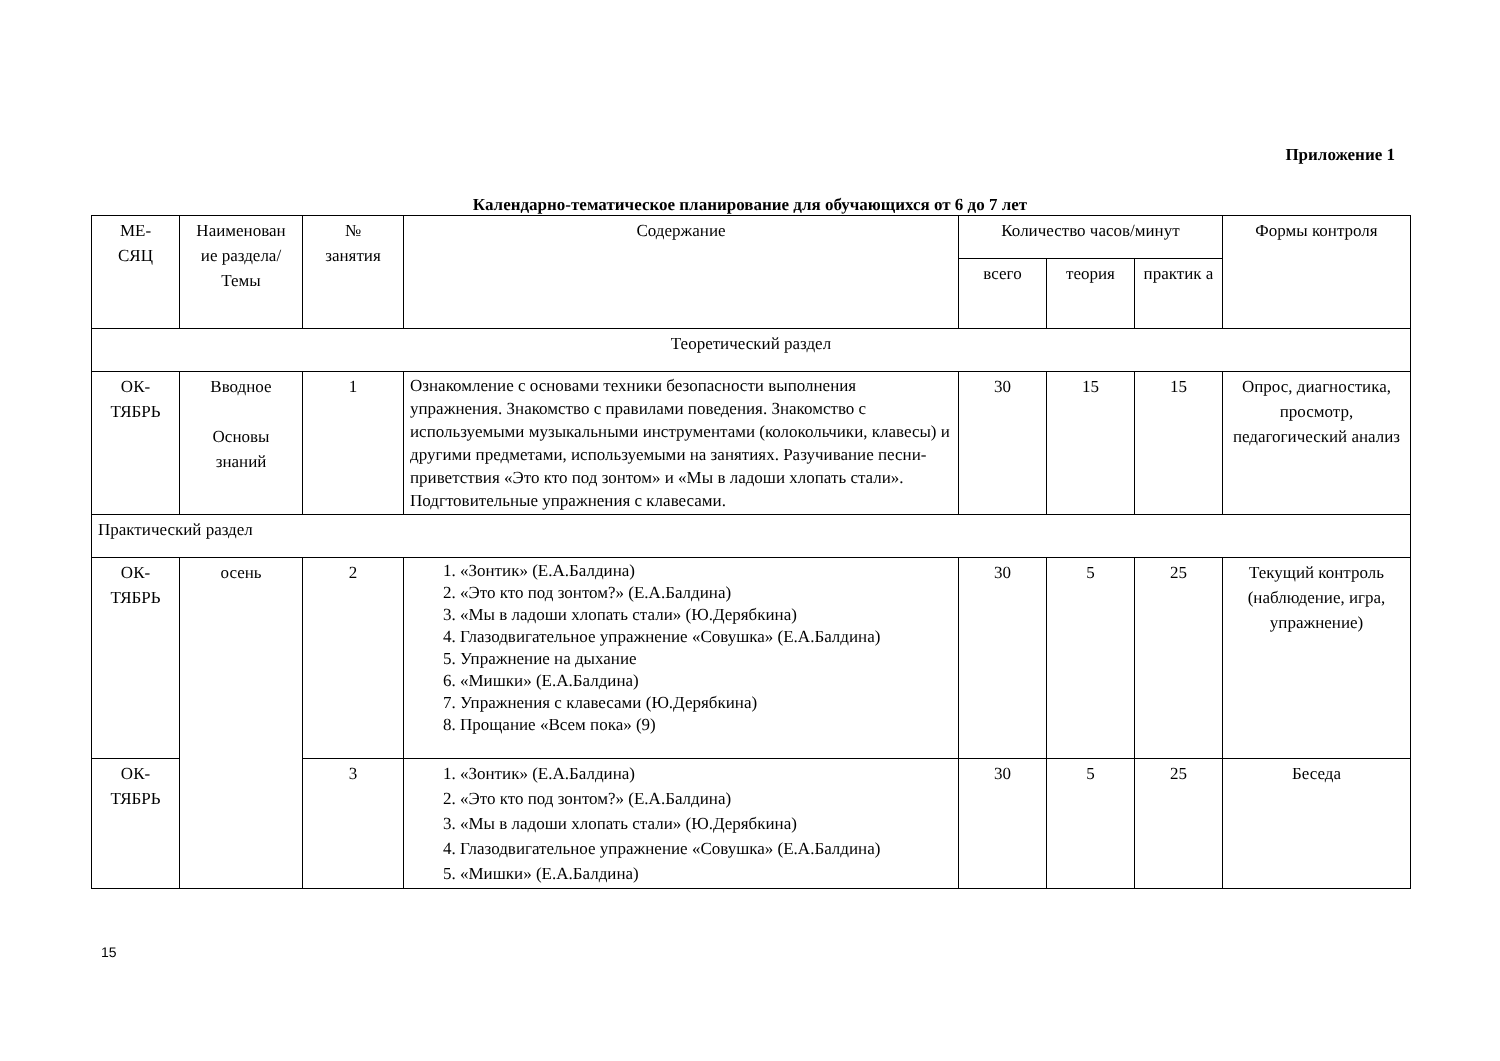Приложение 1
Календарно-тематическое планирование для обучающихся от 6 до 7 лет
| МЕ- СЯЦ | Наименован ие раздела/ Темы | № занятия | Содержание | Количество часов/минут | | | Формы контроля |
| --- | --- | --- | --- | --- | --- | --- | --- |
| | | | | всего | теория | практик а | |
| Теоретический раздел | | | | | | | |
| ОК- ТЯБРЬ | Вводное Основы знаний | 1 | Ознакомление с основами техники безопасности выполнения упражнения. Знакомство с правилами поведения. Знакомство с используемыми музыкальными инструментами (колокольчики, клавесы) и другими предметами, используемыми на занятиях. Разучивание песни-приветствия «Это кто под зонтом» и «Мы в ладоши хлопать стали». Подгтовительные упражнения с клавесами. | 30 | 15 | 15 | Опрос, диагностика, просмотр, педагогический анализ |
| Практический раздел | | | | | | | |
| ОК- ТЯБРЬ | осень | 2 | 1. «Зонтик» (Е.А.Балдина) 2. «Это кто под зонтом?» (Е.А.Балдина) 3. «Мы в ладоши хлопать стали» (Ю.Дерябкина) 4. Глазодвигательное упражнение «Совушка» (Е.А.Балдина) 5. Упражнение на дыхание 6. «Мишки» (Е.А.Балдина) 7. Упражнения с клавесами (Ю.Дерябкина) 8. Прощание «Всем пока» (9) | 30 | 5 | 25 | Текущий контроль (наблюдение, игра, упражнение) |
| ОК- ТЯБРЬ | | 3 | 1. «Зонтик» (Е.А.Балдина) 2. «Это кто под зонтом?» (Е.А.Балдина) 3. «Мы в ладоши хлопать стали» (Ю.Дерябкина) 4. Глазодвигательное упражнение «Совушка» (Е.А.Балдина) 5. «Мишки» (Е.А.Балдина) | 30 | 5 | 25 | Беседа |
15